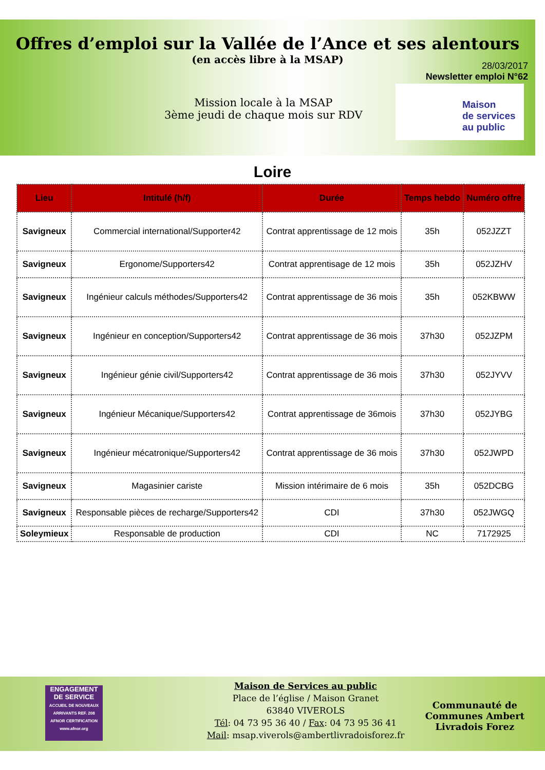Offres d’emploi sur la Vallée de l’Ance et ses alentours
(en accès libre à la MSAP)
28/03/2017
Newsletter emploi N°62
Mission locale à la MSAP
3ème jeudi de chaque mois sur RDV
Maison
de services
au public
Loire
| Lieu | Intitulé (h/f) | Durée | Temps hebdo | Numéro offre |
| --- | --- | --- | --- | --- |
| Savigneux | Commercial international/Supporter42 | Contrat apprentissage de 12 mois | 35h | 052JZZT |
| Savigneux | Ergonome/Supporters42 | Contrat apprentisage de 12 mois | 35h | 052JZHV |
| Savigneux | Ingénieur calculs méthodes/Supporters42 | Contrat apprentissage de 36 mois | 35h | 052KBWW |
| Savigneux | Ingénieur en conception/Supporters42 | Contrat apprentissage de 36 mois | 37h30 | 052JZPM |
| Savigneux | Ingénieur génie civil/Supporters42 | Contrat apprentissage de 36 mois | 37h30 | 052JYVV |
| Savigneux | Ingénieur Mécanique/Supporters42 | Contrat apprentissage de 36mois | 37h30 | 052JYBG |
| Savigneux | Ingénieur mécatronique/Supporters42 | Contrat apprentissage de 36 mois | 37h30 | 052JWPD |
| Savigneux | Magasinier cariste | Mission intérimaire de 6 mois | 35h | 052DCBG |
| Savigneux | Responsable pièces de recharge/Supporters42 | CDI | 37h30 | 052JWGQ |
| Soleymieux | Responsable de production | CDI | NC | 7172925 |
ENGAGEMENT DE SERVICE
ACCUEIL DE NOUVEAUX ARRIVANTS REF. 208
AFNOR CERTIFICATION
www.afnor.org
Maison de Services au public
Place de l’église / Maison Granet
63840 VIVEROLS
Tél: 04 73 95 36 40 / Fax: 04 73 95 36 41
Mail: msap.viverols@ambertlivradoisforez.fr
Communauté de
Communes Ambert
Livradois Forez